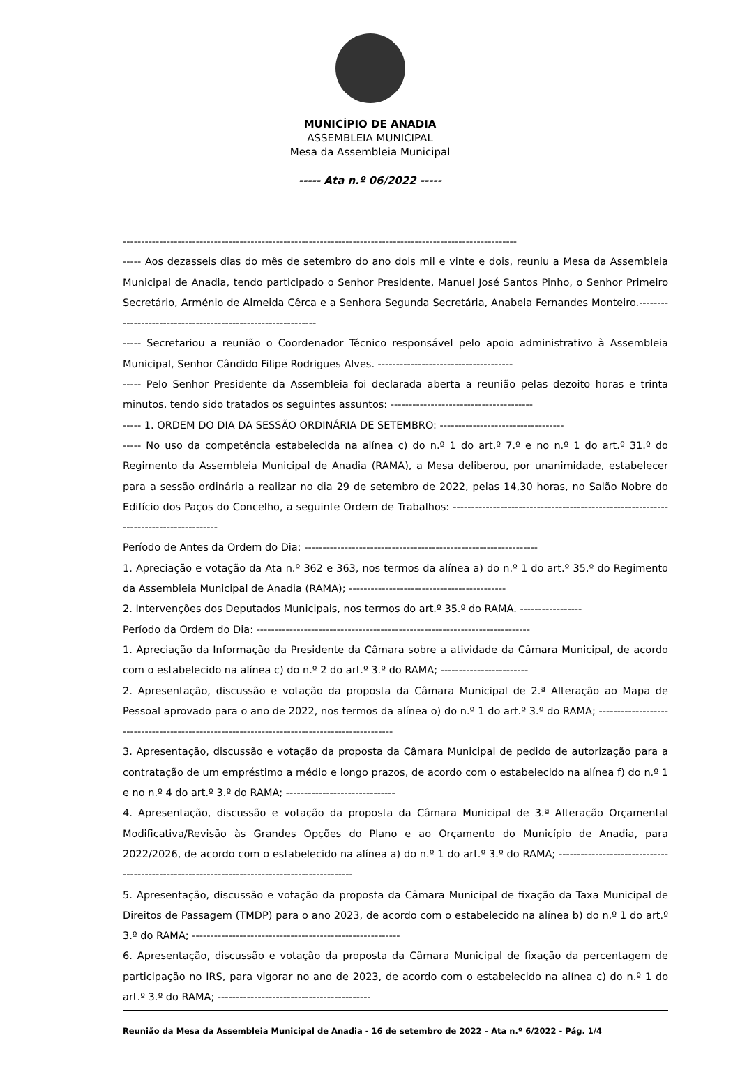MUNICÍPIO DE ANADIA
ASSEMBLEIA MUNICIPAL
Mesa da Assembleia Municipal
----- Ata n.º 06/2022 -----
------------------------------------------------------------------------------------------------------------
----- Aos dezasseis dias do mês de setembro do ano dois mil e vinte e dois, reuniu a Mesa da Assembleia Municipal de Anadia, tendo participado o Senhor Presidente, Manuel José Santos Pinho, o Senhor Primeiro Secretário, Arménio de Almeida Cêrca e a Senhora Segunda Secretária, Anabela Fernandes Monteiro.-------------------------------------------------------------
----- Secretariou a reunião o Coordenador Técnico responsável pelo apoio administrativo à Assembleia Municipal, Senhor Cândido Filipe Rodrigues Alves. -------------------------------------
----- Pelo Senhor Presidente da Assembleia foi declarada aberta a reunião pelas dezoito horas e trinta minutos, tendo sido tratados os seguintes assuntos: ---------------------------------------
----- 1. ORDEM DO DIA DA SESSÃO ORDINÁRIA DE SETEMBRO: ----------------------------------
----- No uso da competência estabelecida na alínea c) do n.º 1 do art.º 7.º e no n.º 1 do art.º 31.º do Regimento da Assembleia Municipal de Anadia (RAMA), a Mesa deliberou, por unanimidade, estabelecer para a sessão ordinária a realizar no dia 29 de setembro de 2022, pelas 14,30 horas, no Salão Nobre do Edifício dos Paços do Concelho, a seguinte Ordem de Trabalhos: -------------------------------------------------------------------------------------
Período de Antes da Ordem do Dia: ----------------------------------------------------------------
1. Apreciação e votação da Ata n.º 362 e 363, nos termos da alínea a) do n.º 1 do art.º 35.º do Regimento da Assembleia Municipal de Anadia (RAMA); -------------------------------------------
2. Intervenções dos Deputados Municipais, nos termos do art.º 35.º do RAMA. -----------------
Período da Ordem do Dia: ---------------------------------------------------------------------------
1. Apreciação da Informação da Presidente da Câmara sobre a atividade da Câmara Municipal, de acordo com o estabelecido na alínea c) do n.º 2 do art.º 3.º do RAMA; ------------------------
2. Apresentação, discussão e votação da proposta da Câmara Municipal de 2.ª Alteração ao Mapa de Pessoal aprovado para o ano de 2022, nos termos da alínea o) do n.º 1 do art.º 3.º do RAMA; ---------------------------------------------------------------------------------------------
3. Apresentação, discussão e votação da proposta da Câmara Municipal de pedido de autorização para a contratação de um empréstimo a médio e longo prazos, de acordo com o estabelecido na alínea f) do n.º 1 e no n.º 4 do art.º 3.º do RAMA; ------------------------------
4. Apresentação, discussão e votação da proposta da Câmara Municipal de 3.ª Alteração Orçamental Modificativa/Revisão às Grandes Opções do Plano e ao Orçamento do Município de Anadia, para 2022/2026, de acordo com o estabelecido na alínea a) do n.º 1 do art.º 3.º do RAMA; ---------------------------------------------------------------------------------------------
5. Apresentação, discussão e votação da proposta da Câmara Municipal de fixação da Taxa Municipal de Direitos de Passagem (TMDP) para o ano 2023, de acordo com o estabelecido na alínea b) do n.º 1 do art.º 3.º do RAMA; ---------------------------------------------------------
6. Apresentação, discussão e votação da proposta da Câmara Municipal de fixação da percentagem de participação no IRS, para vigorar no ano de 2023, de acordo com o estabelecido na alínea c) do n.º 1 do art.º 3.º do RAMA; ------------------------------------------
Reunião da Mesa da Assembleia Municipal de Anadia - 16 de setembro de 2022 – Ata n.º 6/2022 - Pág. 1/4